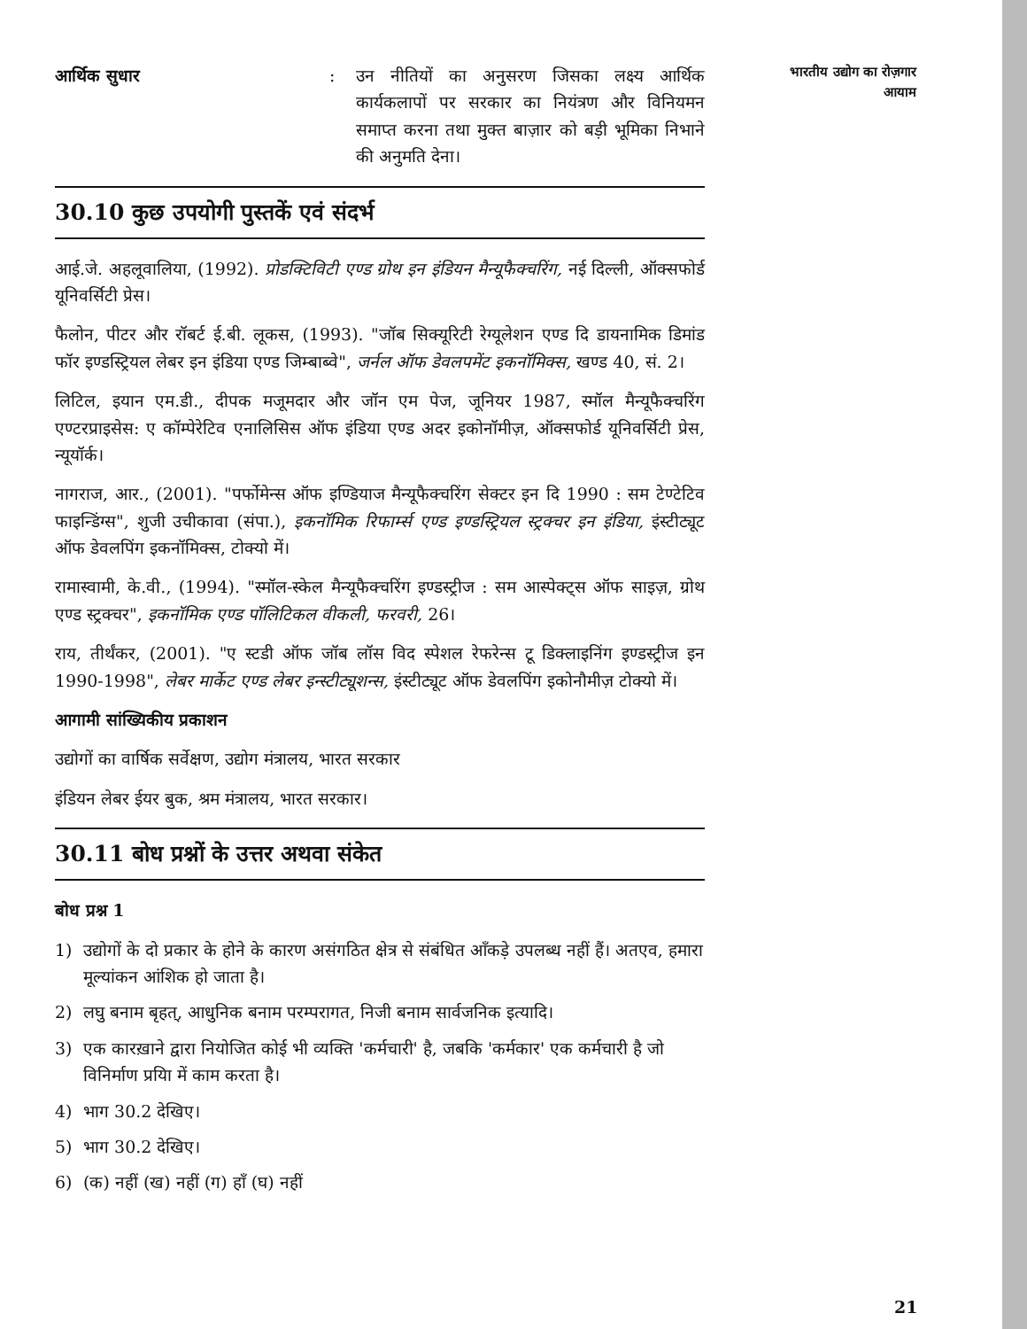भारतीय उद्योग का रोज़गार
आयाम
आर्थिक सुधार : उन नीतियों का अनुसरण जिसका लक्ष्य आर्थिक कार्यकलापों पर सरकार का नियंत्रण और विनियमन समाप्त करना तथा मुक्त बाज़ार को बड़ी भूमिका निभाने की अनुमति देना।
30.10 कुछ उपयोगी पुस्तकें एवं संदर्भ
आई.जे. अहलूवालिया, (1992). प्रोडक्टिविटी एण्ड ग्रोथ इन इंडियन मैन्यूफैक्चरिंग, नई दिल्ली, ऑक्सफोर्ड यूनिवर्सिटी प्रेस।
फैलोन, पीटर और रॉबर्ट ई.बी. लूकस, (1993). "जॉब सिक्यूरिटी रेग्यूलेशन एण्ड दि डायनामिक डिमांड फॉर इण्डस्ट्रियल लेबर इन इंडिया एण्ड जिम्बाब्वे", जर्नल ऑफ डेवलपमेंट इकनॉमिक्स, खण्ड 40, सं. 2।
लिटिल, इयान एम.डी., दीपक मजूमदार और जॉन एम पेज, जूनियर 1987, स्मॉल मैन्यूफैक्चरिंग एण्टरप्राइसेस: ए कॉम्पेरेटिव एनालिसिस ऑफ इंडिया एण्ड अदर इकोनॉमीज़, ऑक्सफोर्ड यूनिवर्सिटी प्रेस, न्यूयॉर्क।
नागराज, आर., (2001). "पर्फोमेन्स ऑफ इण्डियाज मैन्यूफैक्चरिंग सेक्टर इन दि 1990 : सम टेण्टेटिव फाइन्डिंग्स", शुजी उचीकावा (संपा.), इकनॉमिक रिफार्म्स एण्ड इण्डस्ट्रियल स्ट्रक्चर इन इंडिया, इंस्टीट्यूट ऑफ डेवलपिंग इकनॉमिक्स, टोक्यो में।
रामास्वामी, के.वी., (1994). "स्मॉल-स्केल मैन्यूफैक्चरिंग इण्डस्ट्रीज : सम आस्पेक्ट्स ऑफ साइज़, ग्रोथ एण्ड स्ट्रक्चर", इकनॉमिक एण्ड पॉलिटिकल वीकली, फरवरी, 26।
राय, तीर्थंकर, (2001). "ए स्टडी ऑफ जॉब लॉस विद स्पेशल रेफरेन्स टू डिक्लाइनिंग इण्डस्ट्रीज इन 1990-1998", लेबर मार्केट एण्ड लेबर इन्स्टीट्यूशन्स, इंस्टीट्यूट ऑफ डेवलपिंग इकोनौमीज़ टोक्यो में।
आगामी सांख्यिकीय प्रकाशन
उद्योगों का वार्षिक सर्वेक्षण, उद्योग मंत्रालय, भारत सरकार
इंडियन लेबर ईयर बुक, श्रम मंत्रालय, भारत सरकार।
30.11 बोध प्रश्नों के उत्तर अथवा संकेत
बोध प्रश्न 1
1) उद्योगों के दो प्रकार के होने के कारण असंगठित क्षेत्र से संबंधित आँकड़े उपलब्ध नहीं हैं। अतएव, हमारा मूल्यांकन आंशिक हो जाता है।
2) लघु बनाम बृहत्, आधुनिक बनाम परम्परागत, निजी बनाम सार्वजनिक इत्यादि।
3) एक कारख़ाने द्वारा नियोजित कोई भी व्यक्ति 'कर्मचारी' है, जबकि 'कर्मकार' एक कर्मचारी है जो विनिर्माण प्रयिा में काम करता है।
4) भाग 30.2 देखिए।
5) भाग 30.2 देखिए।
6) (क) नहीं (ख) नहीं (ग) हाँ (घ) नहीं
21